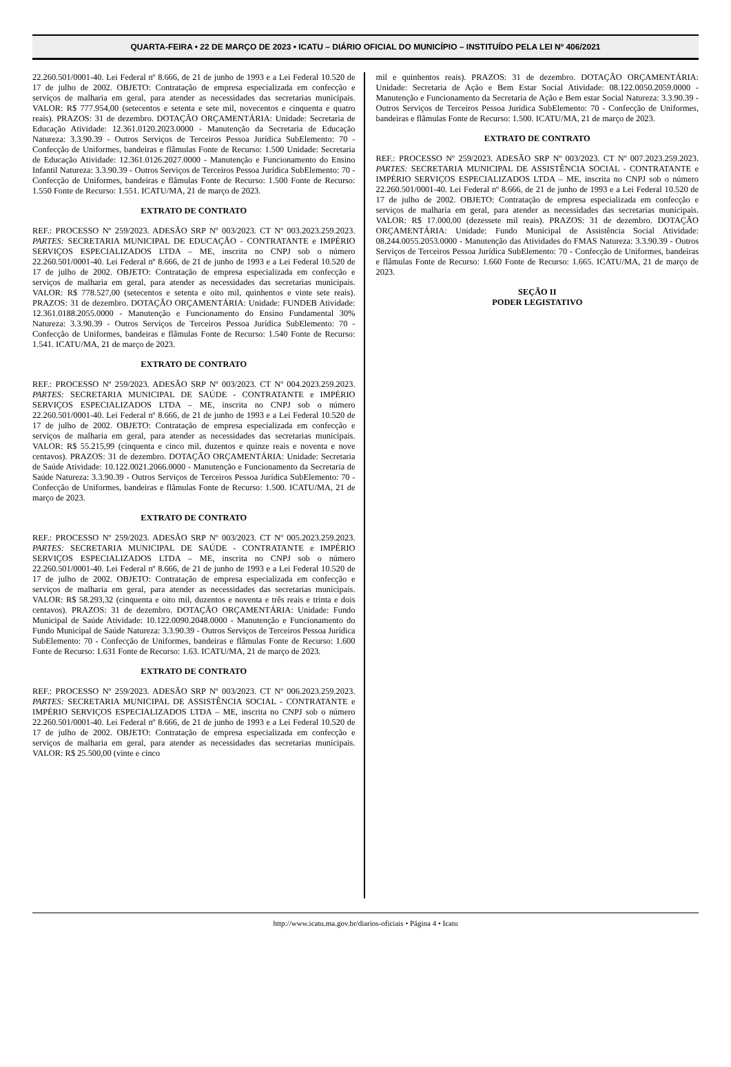QUARTA-FEIRA • 22 DE MARÇO DE 2023 • ICATU – DIÁRIO OFICIAL DO MUNICÍPIO – INSTITUÍDO PELA LEI Nº 406/2021
22.260.501/0001-40. Lei Federal nº 8.666, de 21 de junho de 1993 e a Lei Federal 10.520 de 17 de julho de 2002. OBJETO: Contratação de empresa especializada em confecção e serviços de malharia em geral, para atender as necessidades das secretarias municipais. VALOR: R$ 777.954,00 (setecentos e setenta e sete mil, novecentos e cinquenta e quatro reais). PRAZOS: 31 de dezembro. DOTAÇÃO ORÇAMENTÁRIA: Unidade: Secretaria de Educação Atividade: 12.361.0120.2023.0000 - Manutenção da Secretaria de Educação Natureza: 3.3.90.39 - Outros Serviços de Terceiros Pessoa Jurídica SubElemento: 70 - Confecção de Uniformes, bandeiras e flâmulas Fonte de Recurso: 1.500 Unidade: Secretaria de Educação Atividade: 12.361.0126.2027.0000 - Manutenção e Funcionamento do Ensino Infantil Natureza: 3.3.90.39 - Outros Serviços de Terceiros Pessoa Jurídica SubElemento: 70 - Confecção de Uniformes, bandeiras e flâmulas Fonte de Recurso: 1.500 Fonte de Recurso: 1.550 Fonte de Recurso: 1.551. ICATU/MA, 21 de março de 2023.
EXTRATO DE CONTRATO
REF.: PROCESSO Nº 259/2023. ADESÃO SRP Nº 003/2023. CT Nº 003.2023.259.2023. PARTES: SECRETARIA MUNICIPAL DE EDUCAÇÃO - CONTRATANTE e IMPÉRIO SERVIÇOS ESPECIALIZADOS LTDA – ME, inscrita no CNPJ sob o número 22.260.501/0001-40. Lei Federal nº 8.666, de 21 de junho de 1993 e a Lei Federal 10.520 de 17 de julho de 2002. OBJETO: Contratação de empresa especializada em confecção e serviços de malharia em geral, para atender as necessidades das secretarias municipais. VALOR: R$ 778.527,00 (setecentos e setenta e oito mil, quinhentos e vinte sete reais). PRAZOS: 31 de dezembro. DOTAÇÃO ORÇAMENTÁRIA: Unidade: FUNDEB Atividade: 12.361.0188.2055.0000 - Manutenção e Funcionamento do Ensino Fundamental 30% Natureza: 3.3.90.39 - Outros Serviços de Terceiros Pessoa Jurídica SubElemento: 70 - Confecção de Uniformes, bandeiras e flâmulas Fonte de Recurso: 1.540 Fonte de Recurso: 1.541. ICATU/MA, 21 de março de 2023.
EXTRATO DE CONTRATO
REF.: PROCESSO Nº 259/2023. ADESÃO SRP Nº 003/2023. CT Nº 004.2023.259.2023. PARTES: SECRETARIA MUNICIPAL DE SAÚDE - CONTRATANTE e IMPÉRIO SERVIÇOS ESPECIALIZADOS LTDA – ME, inscrita no CNPJ sob o número 22.260.501/0001-40. Lei Federal nº 8.666, de 21 de junho de 1993 e a Lei Federal 10.520 de 17 de julho de 2002. OBJETO: Contratação de empresa especializada em confecção e serviços de malharia em geral, para atender as necessidades das secretarias municipais. VALOR: R$ 55.215,99 (cinquenta e cinco mil, duzentos e quinze reais e noventa e nove centavos). PRAZOS: 31 de dezembro. DOTAÇÃO ORÇAMENTÁRIA: Unidade: Secretaria de Saúde Atividade: 10.122.0021.2066.0000 - Manutenção e Funcionamento da Secretaria de Saúde Natureza: 3.3.90.39 - Outros Serviços de Terceiros Pessoa Jurídica SubElemento: 70 - Confecção de Uniformes, bandeiras e flâmulas Fonte de Recurso: 1.500. ICATU/MA, 21 de março de 2023.
EXTRATO DE CONTRATO
REF.: PROCESSO Nº 259/2023. ADESÃO SRP Nº 003/2023. CT Nº 005.2023.259.2023. PARTES: SECRETARIA MUNICIPAL DE SAÚDE - CONTRATANTE e IMPÉRIO SERVIÇOS ESPECIALIZADOS LTDA – ME, inscrita no CNPJ sob o número 22.260.501/0001-40. Lei Federal nº 8.666, de 21 de junho de 1993 e a Lei Federal 10.520 de 17 de julho de 2002. OBJETO: Contratação de empresa especializada em confecção e serviços de malharia em geral, para atender as necessidades das secretarias municipais. VALOR: R$ 58.293,32 (cinquenta e oito mil, duzentos e noventa e três reais e trinta e dois centavos). PRAZOS: 31 de dezembro. DOTAÇÃO ORÇAMENTÁRIA: Unidade: Fundo Municipal de Saúde Atividade: 10.122.0090.2048.0000 - Manutenção e Funcionamento do Fundo Municipal de Saúde Natureza: 3.3.90.39 - Outros Serviços de Terceiros Pessoa Jurídica SubElemento: 70 - Confecção de Uniformes, bandeiras e flâmulas Fonte de Recurso: 1.600 Fonte de Recurso: 1.631 Fonte de Recurso: 1.63. ICATU/MA, 21 de março de 2023.
EXTRATO DE CONTRATO
REF.: PROCESSO Nº 259/2023. ADESÃO SRP Nº 003/2023. CT Nº 006.2023.259.2023. PARTES: SECRETARIA MUNICIPAL DE ASSISTÊNCIA SOCIAL - CONTRATANTE e IMPÉRIO SERVIÇOS ESPECIALIZADOS LTDA – ME, inscrita no CNPJ sob o número 22.260.501/0001-40. Lei Federal nº 8.666, de 21 de junho de 1993 e a Lei Federal 10.520 de 17 de julho de 2002. OBJETO: Contratação de empresa especializada em confecção e serviços de malharia em geral, para atender as necessidades das secretarias municipais. VALOR: R$ 25.500,00 (vinte e cinco
mil e quinhentos reais). PRAZOS: 31 de dezembro. DOTAÇÃO ORÇAMENTÁRIA: Unidade: Secretaria de Ação e Bem Estar Social Atividade: 08.122.0050.2059.0000 - Manutenção e Funcionamento da Secretaria de Ação e Bem estar Social Natureza: 3.3.90.39 - Outros Serviços de Terceiros Pessoa Jurídica SubElemento: 70 - Confecção de Uniformes, bandeiras e flâmulas Fonte de Recurso: 1.500. ICATU/MA, 21 de março de 2023.
EXTRATO DE CONTRATO
REF.: PROCESSO Nº 259/2023. ADESÃO SRP Nº 003/2023. CT Nº 007.2023.259.2023. PARTES: SECRETARIA MUNICIPAL DE ASSISTÊNCIA SOCIAL - CONTRATANTE e IMPÉRIO SERVIÇOS ESPECIALIZADOS LTDA – ME, inscrita no CNPJ sob o número 22.260.501/0001-40. Lei Federal nº 8.666, de 21 de junho de 1993 e a Lei Federal 10.520 de 17 de julho de 2002. OBJETO: Contratação de empresa especializada em confecção e serviços de malharia em geral, para atender as necessidades das secretarias municipais. VALOR: R$ 17.000,00 (dezessete mil reais). PRAZOS: 31 de dezembro. DOTAÇÃO ORÇAMENTÁRIA: Unidade: Fundo Municipal de Assistência Social Atividade: 08.244.0055.2053.0000 - Manutenção das Atividades do FMAS Natureza: 3.3.90.39 - Outros Serviços de Terceiros Pessoa Jurídica SubElemento: 70 - Confecção de Uniformes, bandeiras e flâmulas Fonte de Recurso: 1.660 Fonte de Recurso: 1.665. ICATU/MA, 21 de março de 2023.
SEÇÃO II
PODER LEGISTATIVO
http://www.icatu.ma.gov.br/diarios-oficiais • Página 4 • Icatu